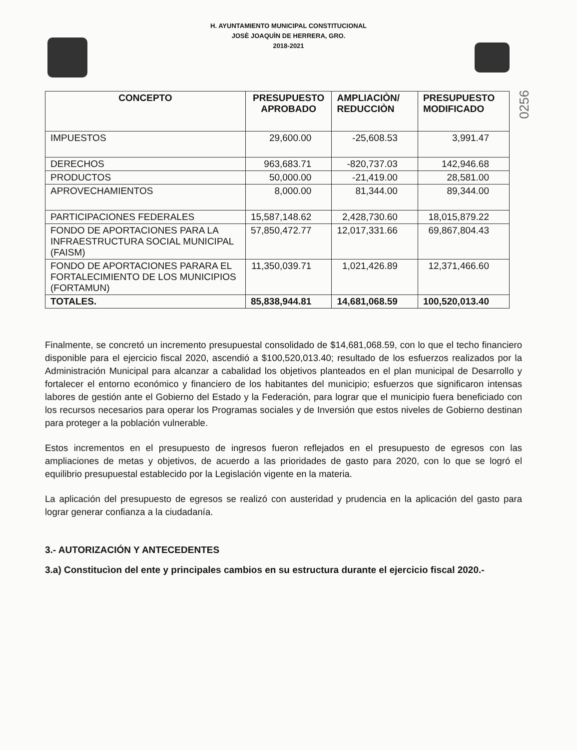H. AYUNTAMIENTO MUNICIPAL CONSTITUCIONAL
JOSÈ JOAQUÌN DE HERRERA, GRO.
2018-2021
0256
| CONCEPTO | PRESUPUESTO APROBADO | AMPLIACIÒN/ REDUCCIÒN | PRESUPUESTO MODIFICADO |
| --- | --- | --- | --- |
| IMPUESTOS | 29,600.00 | -25,608.53 | 3,991.47 |
| DERECHOS | 963,683.71 | -820,737.03 | 142,946.68 |
| PRODUCTOS | 50,000.00 | -21,419.00 | 28,581.00 |
| APROVECHAMIENTOS | 8,000.00 | 81,344.00 | 89,344.00 |
| PARTICIPACIONES FEDERALES | 15,587,148.62 | 2,428,730.60 | 18,015,879.22 |
| FONDO DE APORTACIONES PARA LA INFRAESTRUCTURA SOCIAL MUNICIPAL (FAISM) | 57,850,472.77 | 12,017,331.66 | 69,867,804.43 |
| FONDO DE APORTACIONES PARARA EL FORTALECIMIENTO DE LOS MUNICIPIOS (FORTAMUN) | 11,350,039.71 | 1,021,426.89 | 12,371,466.60 |
| TOTALES. | 85,838,944.81 | 14,681,068.59 | 100,520,013.40 |
Finalmente, se concretó un incremento presupuestal consolidado de $14,681,068.59, con lo que el techo financiero disponible para el ejercicio fiscal 2020, ascendió a $100,520,013.40; resultado de los esfuerzos realizados por la Administración Municipal para alcanzar a cabalidad los objetivos planteados en el plan municipal de Desarrollo y fortalecer el entorno económico y financiero de los habitantes del municipio; esfuerzos que significaron intensas labores de gestión ante el Gobierno del Estado y la Federación, para lograr que el municipio fuera beneficiado con los recursos necesarios para operar los Programas sociales y de Inversión que estos niveles de Gobierno destinan para proteger a la población vulnerable.
Estos incrementos en el presupuesto de ingresos fueron reflejados en el presupuesto de egresos con las ampliaciones de metas y objetivos, de acuerdo a las prioridades de gasto para 2020, con lo que se logró el equilibrio presupuestal establecido por la Legislación vigente en la materia.
La aplicación del presupuesto de egresos se realizó con austeridad y prudencia en la aplicación del gasto para lograr generar confianza a la ciudadanía.
3.- AUTORIZACIÓN Y ANTECEDENTES
3.a) Constitucìon del ente y principales cambios en su estructura durante el ejercicio fiscal 2020.-